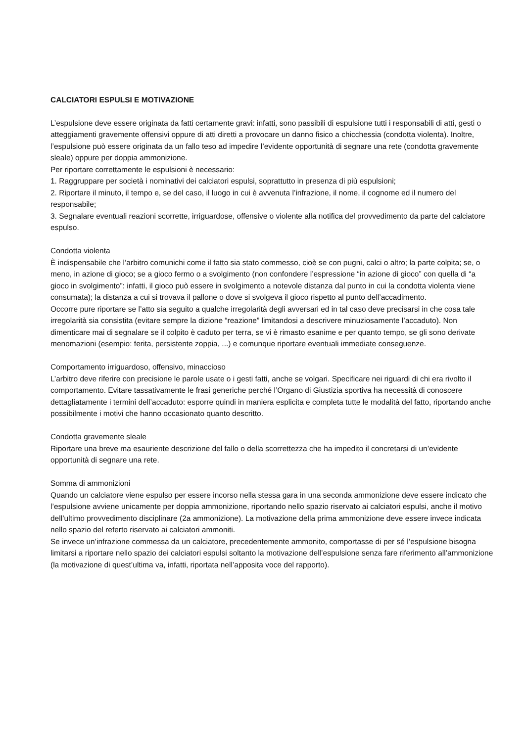CALCIATORI ESPULSI E MOTIVAZIONE
L’espulsione deve essere originata da fatti certamente gravi: infatti, sono passibili di espulsione tutti i responsabili di atti, gesti o atteggiamenti gravemente offensivi oppure di atti diretti a provocare un danno fisico a chicchessia (condotta violenta). Inoltre, l’espulsione può essere originata da un fallo teso ad impedire l’evidente opportunità di segnare una rete (condotta gravemente sleale) oppure per doppia ammonizione.
Per riportare correttamente le espulsioni è necessario:
1. Raggruppare per società i nominativi dei calciatori espulsi, soprattutto in presenza di più espulsioni;
2. Riportare il minuto, il tempo e, se del caso, il luogo in cui è avvenuta l’infrazione, il nome, il cognome ed il numero del responsabile;
3. Segnalare eventuali reazioni scorrette, irriguardose, offensive o violente alla notifica del provvedimento da parte del calciatore espulso.
Condotta violenta
È indispensabile che l’arbitro comunichi come il fatto sia stato commesso, cioè se con pugni, calci o altro; la parte colpita; se, o meno, in azione di gioco; se a gioco fermo o a svolgimento (non confondere l’espressione “in azione di gioco” con quella di “a gioco in svolgimento”: infatti, il gioco può essere in svolgimento a notevole distanza dal punto in cui la condotta violenta viene consumata); la distanza a cui si trovava il pallone o dove si svolgeva il gioco rispetto al punto dell’accadimento.
Occorre pure riportare se l’atto sia seguito a qualche irregolarità degli avversari ed in tal caso deve precisarsi in che cosa tale irregolarità sia consistita (evitare sempre la dizione “reazione” limitandosi a descrivere minuziosamente l’accaduto). Non dimenticare mai di segnalare se il colpito è caduto per terra, se vi è rimasto esanime e per quanto tempo, se gli sono derivate menomazioni (esempio: ferita, persistente zoppia, ...) e comunque riportare eventuali immediate conseguenze.
Comportamento irriguardoso, offensivo, minaccioso
L’arbitro deve riferire con precisione le parole usate o i gesti fatti, anche se volgari. Specificare nei riguardi di chi era rivolto il comportamento. Evitare tassativamente le frasi generiche perché l’Organo di Giustizia sportiva ha necessità di conoscere dettagliatamente i termini dell’accaduto: esporre quindi in maniera esplicita e completa tutte le modalità del fatto, riportando anche possibilmente i motivi che hanno occasionato quanto descritto.
Condotta gravemente sleale
Riportare una breve ma esauriente descrizione del fallo o della scorrettezza che ha impedito il concretarsi di un’evidente opportunità di segnare una rete.
Somma di ammonizioni
Quando un calciatore viene espulso per essere incorso nella stessa gara in una seconda ammonizione deve essere indicato che l’espulsione avviene unicamente per doppia ammonizione, riportando nello spazio riservato ai calciatori espulsi, anche il motivo dell’ultimo provvedimento disciplinare (2a ammonizione). La motivazione della prima ammonizione deve essere invece indicata nello spazio del referto riservato ai calciatori ammoniti.
Se invece un’infrazione commessa da un calciatore, precedentemente ammonito, comportasse di per sé l’espulsione bisogna limitarsi a riportare nello spazio dei calciatori espulsi soltanto la motivazione dell’espulsione senza fare riferimento all’ammonizione (la motivazione di quest’ultima va, infatti, riportata nell’apposita voce del rapporto).